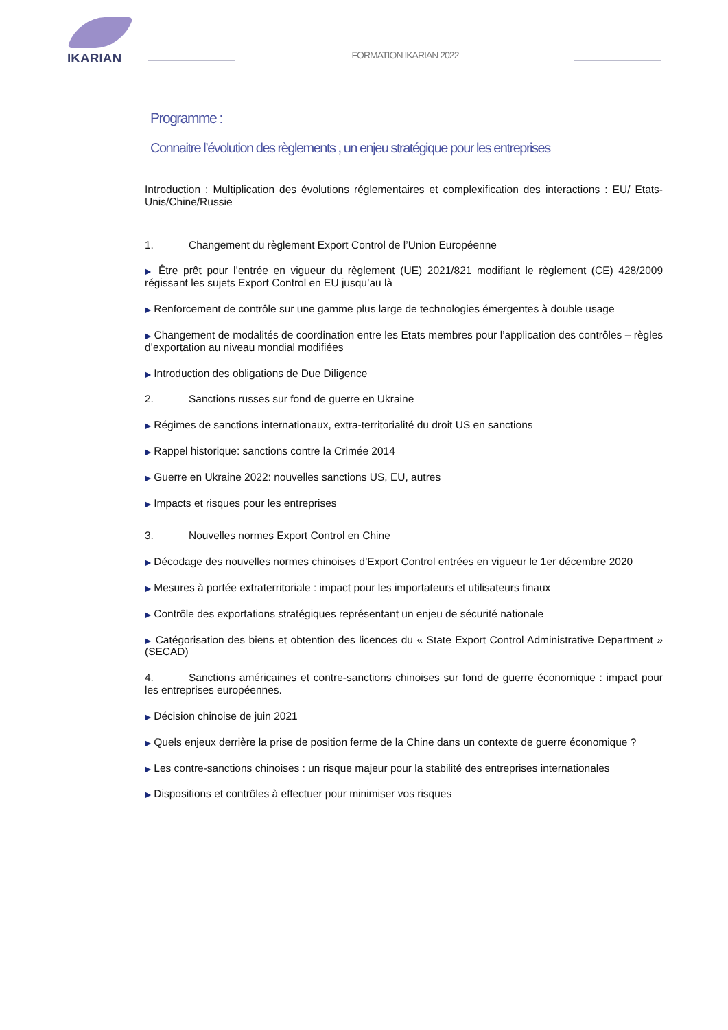IKARIAN
FORMATION IKARIAN 2022
Programme :
Connaitre l’évolution des règlements , un enjeu stratégique pour les entreprises
Introduction : Multiplication des évolutions réglementaires et complexification des interactions : EU/ Etats-Unis/Chine/Russie
1. Changement du règlement Export Control de l’Union Européenne
▶ Être prêt pour l’entrée en vigueur du règlement (UE) 2021/821 modifiant le règlement (CE) 428/2009 régissant les sujets Export Control en EU jusqu’au là
▶ Renforcement de contrôle sur une gamme plus large de technologies émergentes à double usage
▶ Changement de modalités de coordination entre les Etats membres pour l’application des contrôles – règles d’exportation au niveau mondial modifiées
▶ Introduction des obligations de Due Diligence
2. Sanctions russes sur fond de guerre en Ukraine
▶ Régimes de sanctions internationaux, extra-territorialité du droit US en sanctions
▶ Rappel historique: sanctions contre la Crimée 2014
▶ Guerre en Ukraine 2022: nouvelles sanctions US, EU, autres
▶ Impacts et risques pour les entreprises
3. Nouvelles normes Export Control en Chine
▶ Décodage des nouvelles normes chinoises d’Export Control entrées en vigueur le 1er décembre 2020
▶ Mesures à portée extraterritoriale : impact pour les importateurs et utilisateurs finaux
▶ Contrôle des exportations stratégiques représentant un enjeu de sécurité nationale
▶ Catégorisation des biens et obtention des licences du « State Export Control Administrative Department » (SECAD)
4. Sanctions américaines et contre-sanctions chinoises sur fond de guerre économique : impact pour les entreprises européennes.
▶ Décision chinoise de juin 2021
▶ Quels enjeux derrière la prise de position ferme de la Chine dans un contexte de guerre économique ?
▶ Les contre-sanctions chinoises : un risque majeur pour la stabilité des entreprises internationales
▶ Dispositions et contrôles à effectuer pour minimiser vos risques